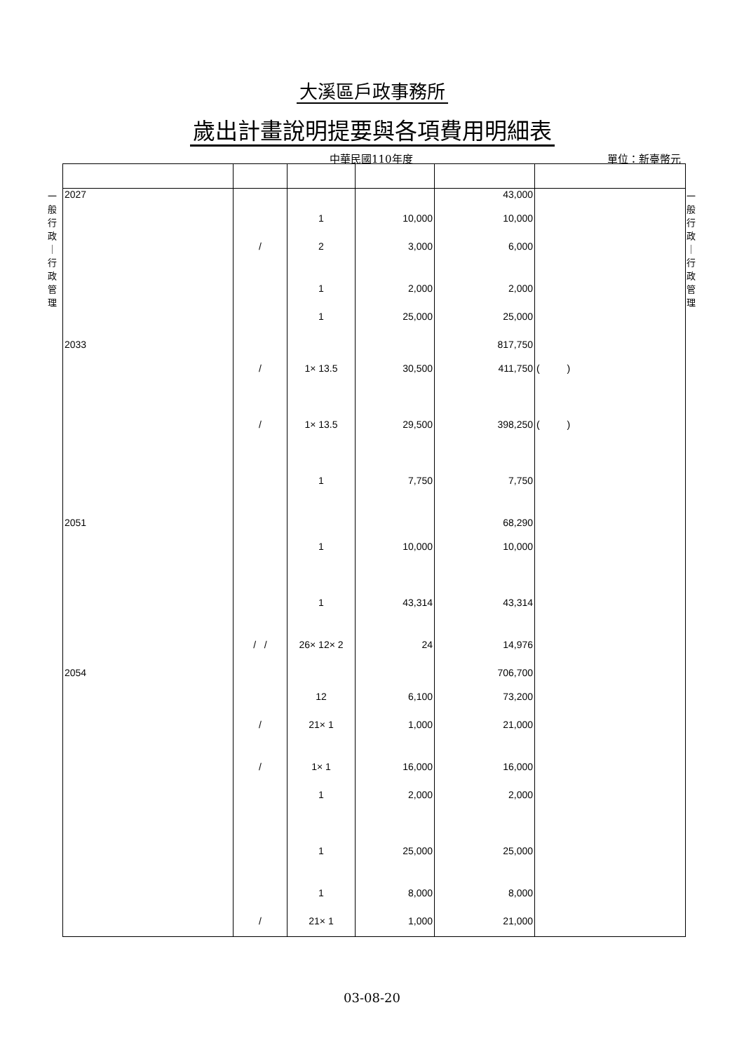大溪區戶政事務所
歲出計畫說明提要與各項費用明細表
中華民國110年度 單位：新臺幣元
一 般 行 政 ｜ 行 政 管 理
一 般 行 政 ｜ 行 政 管 理
| 2027 | | | | 43,000 | |
| | | 1 | 10,000 | 10,000 | |
| | / | 2 | 3,000 | 6,000 | |
| | | 1 | 2,000 | 2,000 | |
| | | 1 | 25,000 | 25,000 | |
| 2033 | | | | 817,750 | |
| | / | 1× 13.5 | 30,500 | 411,750 | ( ) |
| | / | 1× 13.5 | 29,500 | 398,250 | ( ) |
| | | 1 | 7,750 | 7,750 | |
| 2051 | | | | 68,290 | |
| | | 1 | 10,000 | 10,000 | |
| | | 1 | 43,314 | 43,314 | |
| | / / | 26× 12× 2 | 24 | 14,976 | |
| 2054 | | | | 706,700 | |
| | | 12 | 6,100 | 73,200 | |
| | / | 21× 1 | 1,000 | 21,000 | |
| | / | 1× 1 | 16,000 | 16,000 | |
| | | 1 | 2,000 | 2,000 | |
| | | 1 | 25,000 | 25,000 | |
| | | 1 | 8,000 | 8,000 | |
| | / | 21× 1 | 1,000 | 21,000 | |
03-08-20